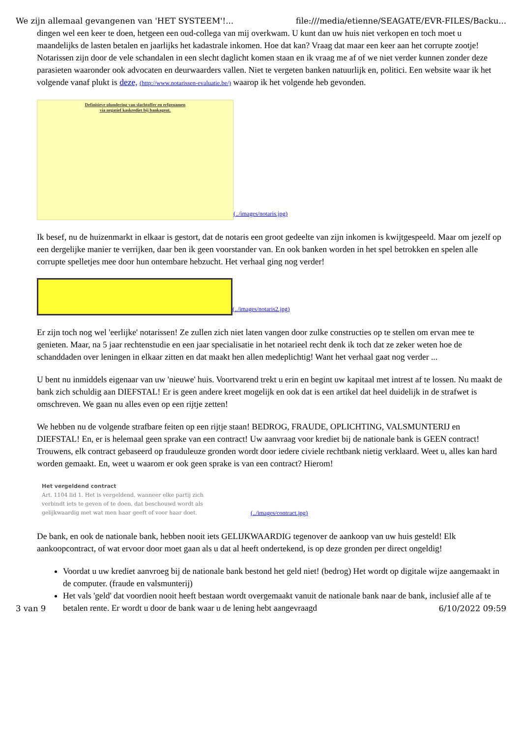We zijn allemaal gevangenen van 'HET SYSTEEM'!... file:///media/etienne/SEAGATE/EVR-FILES/Backu...
dingen wel een keer te doen, hetgeen een oud-collega van mij overkwam. U kunt dan uw huis niet verkopen en toch moet u maandelijks de lasten betalen en jaarlijks het kadastrale inkomen. Hoe dat kan? Vraag dat maar een keer aan het corrupte zootje! Notarissen zijn door de vele schandalen in een slecht daglicht komen staan en ik vraag me af of we niet verder kunnen zonder deze parasieten waaronder ook advocaten en deurwaarders vallen. Niet te vergeten banken natuurlijk en, politici. Een website waar ik het volgende vanaf plukt is deze, (http://www.notarissen-evaluatie.be/) waarop ik het volgende heb gevonden.
Definitieve plundering van slachtoffer en erfgenamen
via negatief kaskrediet bij bankagent.
(../images/notaris.jpg)
Ik besef, nu de huizenmarkt in elkaar is gestort, dat de notaris een groot gedeelte van zijn inkomen is kwijtgespeeld. Maar om jezelf op een dergelijke manier te verrijken, daar ben ik geen voorstander van. En ook banken worden in het spel betrokken en spelen alle corrupte spelletjes mee door hun ontembare hebzucht. Het verhaal ging nog verder!
(../images/notaris2.jpg)
Er zijn toch nog wel 'eerlijke' notarissen! Ze zullen zich niet laten vangen door zulke constructies op te stellen om ervan mee te genieten. Maar, na 5 jaar rechtenstudie en een jaar specialisatie in het notarieel recht denk ik toch dat ze zeker weten hoe de schanddaden over leningen in elkaar zitten en dat maakt hen allen medeplichtig! Want het verhaal gaat nog verder ...
U bent nu inmiddels eigenaar van uw 'nieuwe' huis. Voortvarend trekt u erin en begint uw kapitaal met intrest af te lossen. Nu maakt de bank zich schuldig aan DIEFSTAL! Er is geen andere kreet mogelijk en ook dat is een artikel dat heel duidelijk in de strafwet is omschreven. We gaan nu alles even op een rijtje zetten!
We hebben nu de volgende strafbare feiten op een rijtje staan! BEDROG, FRAUDE, OPLICHTING, VALSMUNTERIJ en DIEFSTAL! En, er is helemaal geen sprake van een contract! Uw aanvraag voor krediet bij de nationale bank is GEEN contract! Trouwens, elk contract gebaseerd op frauduleuze gronden wordt door iedere civiele rechtbank nietig verklaard. Weet u, alles kan hard worden gemaakt. En, weet u waarom er ook geen sprake is van een contract? Hierom!
Het vergeldend contract
Art. 1104 lid 1. Het is vergeldend, wanneer elke partij zich verbindt iets te geven of te doen, dat beschouwd wordt als gelijkwaardig met wat men haar geeft of voor haar doet.
(../images/contract.jpg)
De bank, en ook de nationale bank, hebben nooit iets GELIJKWAARDIG tegenover de aankoop van uw huis gesteld! Elk aankoopcontract, of wat ervoor door moet gaan als u dat al heeft ondertekend, is op deze gronden per direct ongeldig!
Voordat u uw krediet aanvroeg bij de nationale bank bestond het geld niet! (bedrog) Het wordt op digitale wijze aangemaakt in de computer. (fraude en valsmunterij)
Het vals 'geld' dat voordien nooit heeft bestaan wordt overgemaakt vanuit de nationale bank naar de bank, inclusief alle af te betalen rente. Er wordt u door de bank waar u de lening hebt aangevraagd
3 van 9 6/10/2022 09:59